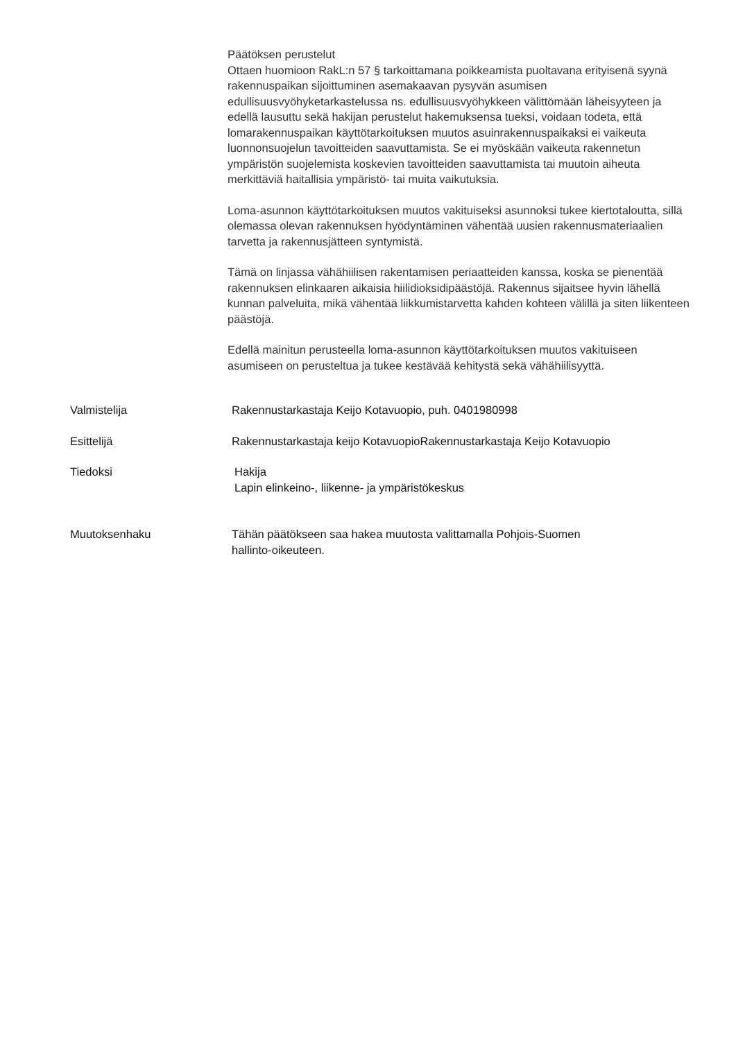Päätöksen perustelut
Ottaen huomioon RakL:n 57 § tarkoittamana poikkeamista puoltavana erityisenä syynä rakennuspaikan sijoittuminen asemakaavan pysyvän asumisen edullisuusvyöhyketarkastelussa ns. edullisuusvyöhykkeen välittömään läheisyyteen ja edellä lausuttu sekä hakijan perustelut hakemuksensa tueksi, voidaan todeta, että lomarakennuspaikan käyttötarkoituksen muutos asuinrakennuspaikaksi ei vaikeuta luonnonsuojelun tavoitteiden saavuttamista. Se ei myöskään vaikeuta rakennetun ympäristön suojelemista koskevien tavoitteiden saavuttamista tai muutoin aiheuta merkittäviä haitallisia ympäristö- tai muita vaikutuksia.
Loma-asunnon käyttötarkoituksen muutos vakituiseksi asunnoksi tukee kiertotaloutta, sillä olemassa olevan rakennuksen hyödyntäminen vähentää uusien rakennusmateriaalien tarvetta ja rakennusjätteen syntymistä.
Tämä on linjassa vähähiilisen rakentamisen periaatteiden kanssa, koska se pienentää rakennuksen elinkaaren aikaisia hiilidioksidipäästöjä. Rakennus sijaitsee hyvin lähellä kunnan palveluita, mikä vähentää liikkumistarvetta kahden kohteen välillä ja siten liikenteen päästöjä.
Edellä mainitun perusteella loma-asunnon käyttötarkoituksen muutos vakituiseen asumiseen on perusteltua ja tukee kestävää kehitystä sekä vähähiilisyyttä.
Valmistelija Rakennustarkastaja Keijo Kotavuopio, puh. 0401980998
Esittelijä Rakennustarkastaja keijo KotavuopioRakennustarkastaja Keijo Kotavuopio
Tiedoksi Hakija
Lapin elinkeino-, liikenne- ja ympäristökeskus
Muutoksenhaku Tähän päätökseen saa hakea muutosta valittamalla Pohjois-Suomen
hallinto-oikeuteen.